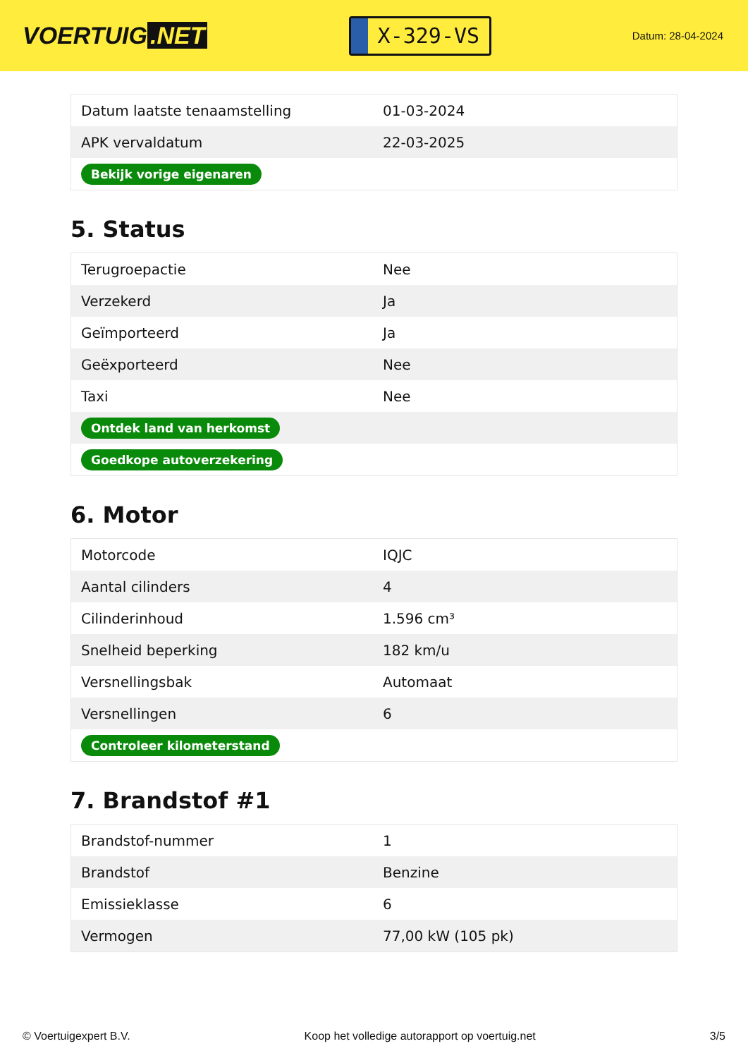VOERTUIG.NET
X-329-VS
Datum: 28-04-2024
| Datum laatste tenaamstelling | 01-03-2024 |
| APK vervaldatum | 22-03-2025 |
| Bekijk vorige eigenaren | |
5. Status
| Terugroepactie | Nee |
| Verzekerd | Ja |
| Geïmporteerd | Ja |
| Geëxporteerd | Nee |
| Taxi | Nee |
| Ontdek land van herkomst | |
| Goedkope autoverzekering | |
6. Motor
| Motorcode | IQJC |
| Aantal cilinders | 4 |
| Cilinderinhoud | 1.596 cm³ |
| Snelheid beperking | 182 km/u |
| Versnellingsbak | Automaat |
| Versnellingen | 6 |
| Controleer kilometerstand | |
7. Brandstof #1
| Brandstof-nummer | 1 |
| Brandstof | Benzine |
| Emissieklasse | 6 |
| Vermogen | 77,00 kW (105 pk) |
© Voertuigexpert B.V. Koop het volledige autorapport op voertuig.net 3/5